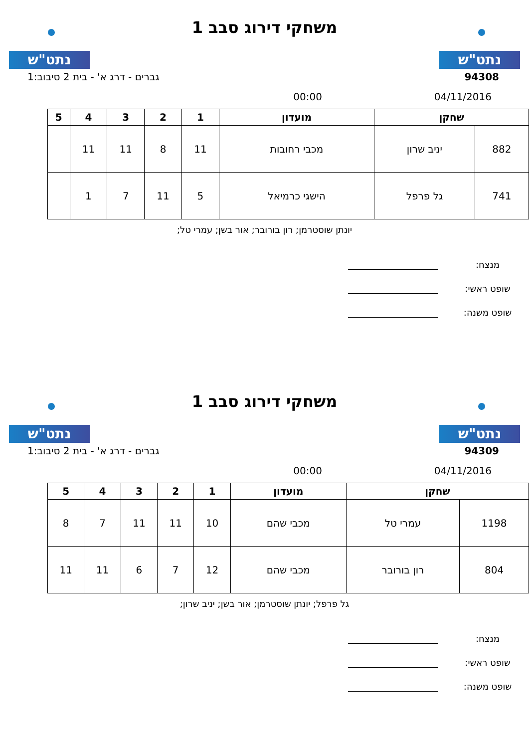נתט"ש
משחקי דירוג סבב 1
נתט"ש
94308 גברים - דרג א' - בית 2 סיבוב:1
04/11/2016 00:00
| שחקן | | מועדון | 1 | 2 | 3 | 4 | 5 |
| --- | --- | --- | --- | --- | --- | --- | --- |
| 882 | יניב שרון | מכבי רחובות | 11 | 8 | 11 | 11 | |
| 741 | גל פרפל | הישגי כרמיאל | 5 | 11 | 7 | 1 | |
יונתן שוסטרמן; רון בורובר; אור בשן; עמרי טל;
מנצח:
שופט ראשי:
שופט משנה:
נתט"ש
משחקי דירוג סבב 1
נתט"ש
94309 גברים - דרג א' - בית 2 סיבוב:1
04/11/2016 00:00
| שחקן | | מועדון | 1 | 2 | 3 | 4 | 5 |
| --- | --- | --- | --- | --- | --- | --- | --- |
| 1198 | עמרי טל | מכבי שהם | 10 | 11 | 11 | 7 | 8 |
| 804 | רון בורובר | מכבי שהם | 12 | 7 | 6 | 11 | 11 |
גל פרפל; יונתן שוסטרמן; אור בשן; יניב שרון;
מנצח:
שופט ראשי:
שופט משנה: